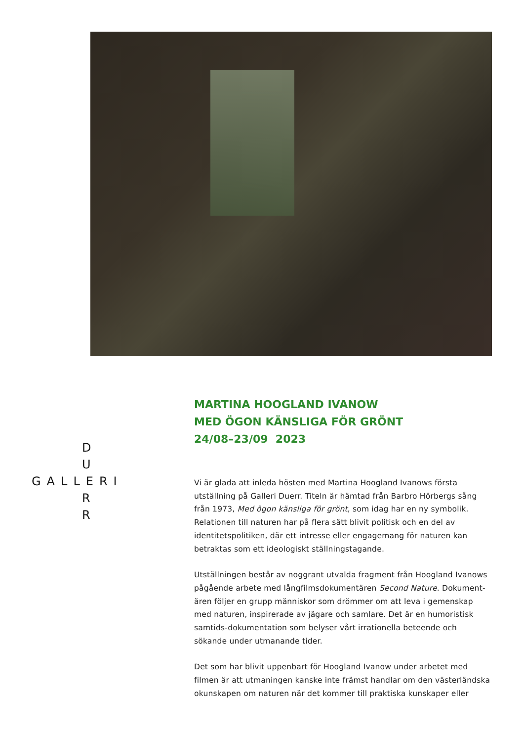D
U
GALLERI
R
R
MARTINA HOOGLAND IVANOW
MED ÖGON KÄNSLIGA FÖR GRÖNT
24/08–23/09 2023
Vi är glada att inleda hösten med Martina Hoogland Ivanows första utställning på Galleri Duerr. Titeln är hämtad från Barbro Hörbergs sång från 1973, Med ögon känsliga för grönt, som idag har en ny symbolik. Relationen till naturen har på flera sätt blivit politisk och en del av identitetspolitiken, där ett intresse eller engagemang för naturen kan betraktas som ett ideologiskt ställningstagande.
Utställningen består av noggrant utvalda fragment från Hoogland Ivanows pågående arbete med långfilmsdokumentären Second Nature. Dokument-ären följer en grupp människor som drömmer om att leva i gemenskap med naturen, inspirerade av jägare och samlare. Det är en humoristisk samtids-dokumentation som belyser vårt irrationella beteende och sökande under utmanande tider.
Det som har blivit uppenbart för Hoogland Ivanow under arbetet med filmen är att utmaningen kanske inte främst handlar om den västerländska okunskapen om naturen när det kommer till praktiska kunskaper eller